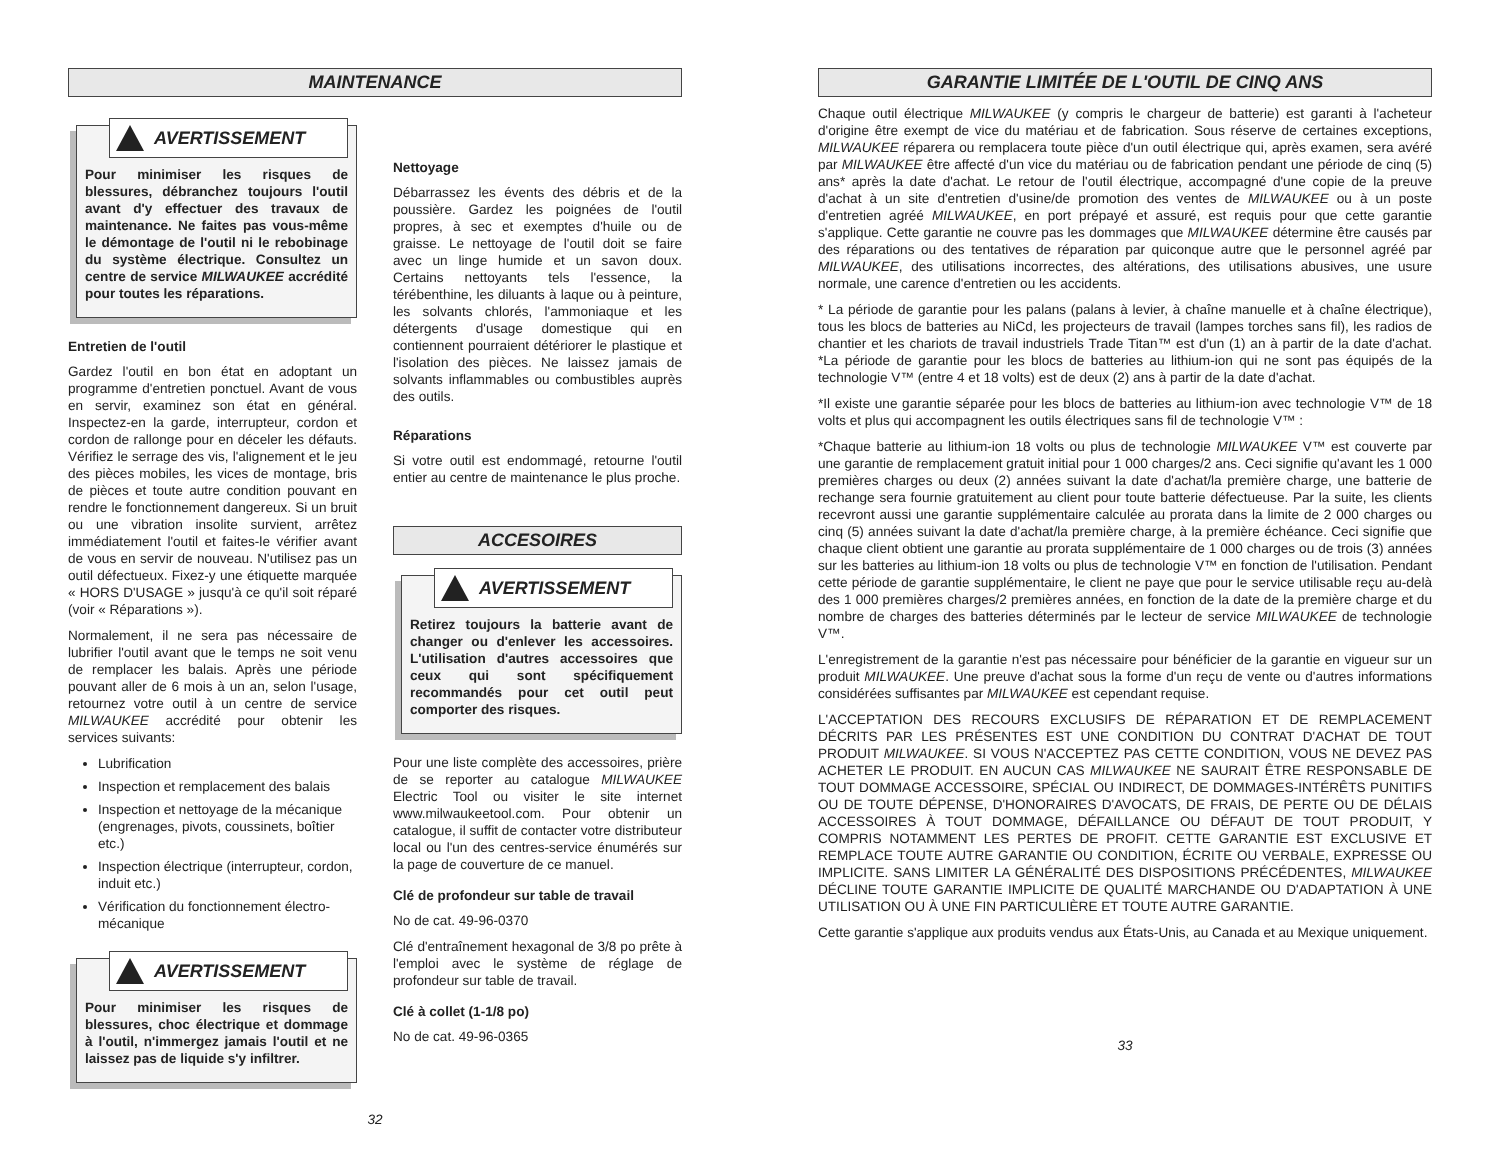MAINTENANCE
AVERTISSEMENT
Pour minimiser les risques de blessures, débranchez toujours l'outil avant d'y effectuer des travaux de maintenance. Ne faites pas vous-même le démontage de l'outil ni le rebobinage du système électrique. Consultez un centre de service MILWAUKEE accrédité pour toutes les réparations.
Entretien de l'outil
Gardez l'outil en bon état en adoptant un programme d'entretien ponctuel. Avant de vous en servir, examinez son état en général. Inspectez-en la garde, interrupteur, cordon et cordon de rallonge pour en déceler les défauts. Vérifiez le serrage des vis, l'alignement et le jeu des pièces mobiles, les vices de montage, bris de pièces et toute autre condition pouvant en rendre le fonctionnement dangereux. Si un bruit ou une vibration insolite survient, arrêtez immédiatement l'outil et faites-le vérifier avant de vous en servir de nouveau. N'utilisez pas un outil défectueux. Fixez-y une étiquette marquée « HORS D'USAGE » jusqu'à ce qu'il soit réparé (voir « Réparations »).
Normalement, il ne sera pas nécessaire de lubrifier l'outil avant que le temps ne soit venu de remplacer les balais. Après une période pouvant aller de 6 mois à un an, selon l'usage, retournez votre outil à un centre de service MILWAUKEE accrédité pour obtenir les services suivants:
Lubrification
Inspection et remplacement des balais
Inspection et nettoyage de la mécanique (engrenages, pivots, coussinets, boîtier etc.)
Inspection électrique (interrupteur, cordon, induit etc.)
Vérification du fonctionnement électro-mécanique
AVERTISSEMENT
Pour minimiser les risques de blessures, choc électrique et dommage à l'outil, n'immergez jamais l'outil et ne laissez pas de liquide s'y infiltrer.
Nettoyage
Débarrassez les évents des débris et de la poussière. Gardez les poignées de l'outil propres, à sec et exemptes d'huile ou de graisse. Le nettoyage de l'outil doit se faire avec un linge humide et un savon doux. Certains nettoyants tels l'essence, la térébenthine, les diluants à laque ou à peinture, les solvants chlorés, l'ammoniaque et les détergents d'usage domestique qui en contiennent pourraient détériorer le plastique et l'isolation des pièces. Ne laissez jamais de solvants inflammables ou combustibles auprès des outils.
Réparations
Si votre outil est endommagé, retourne l'outil entier au centre de maintenance le plus proche.
ACCESOIRES
AVERTISSEMENT
Retirez toujours la batterie avant de changer ou d'enlever les accessoires. L'utilisation d'autres accessoires que ceux qui sont spécifiquement recommandés pour cet outil peut comporter des risques.
Pour une liste complète des accessoires, prière de se reporter au catalogue MILWAUKEE Electric Tool ou visiter le site internet www.milwaukeetool.com. Pour obtenir un catalogue, il suffit de contacter votre distributeur local ou l'un des centres-service énumérés sur la page de couverture de ce manuel.
Clé de profondeur sur table de travail
No de cat. 49-96-0370
Clé d'entraînement hexagonal de 3/8 po prête à l'emploi avec le système de réglage de profondeur sur table de travail.
Clé à collet (1-1/8 po)
No de cat. 49-96-0365
32
GARANTIE LIMITÉE DE L'OUTIL DE CINQ ANS
Chaque outil électrique MILWAUKEE (y compris le chargeur de batterie) est garanti à l'acheteur d'origine être exempt de vice du matériau et de fabrication. Sous réserve de certaines exceptions, MILWAUKEE réparera ou remplacera toute pièce d'un outil électrique qui, après examen, sera avéré par MILWAUKEE être affecté d'un vice du matériau ou de fabrication pendant une période de cinq (5) ans* après la date d'achat. Le retour de l'outil électrique, accompagné d'une copie de la preuve d'achat à un site d'entretien d'usine/de promotion des ventes de MILWAUKEE ou à un poste d'entretien agréé MILWAUKEE, en port prépayé et assuré, est requis pour que cette garantie s'applique. Cette garantie ne couvre pas les dommages que MILWAUKEE détermine être causés par des réparations ou des tentatives de réparation par quiconque autre que le personnel agréé par MILWAUKEE, des utilisations incorrectes, des altérations, des utilisations abusives, une usure normale, une carence d'entretien ou les accidents.
* La période de garantie pour les palans (palans à levier, à chaîne manuelle et à chaîne électrique), tous les blocs de batteries au NiCd, les projecteurs de travail (lampes torches sans fil), les radios de chantier et les chariots de travail industriels Trade Titan™ est d'un (1) an à partir de la date d'achat. *La période de garantie pour les blocs de batteries au lithium-ion qui ne sont pas équipés de la technologie V™ (entre 4 et 18 volts) est de deux (2) ans à partir de la date d'achat.
*Il existe une garantie séparée pour les blocs de batteries au lithium-ion avec technologie V™ de 18 volts et plus qui accompagnent les outils électriques sans fil de technologie V™ :
*Chaque batterie au lithium-ion 18 volts ou plus de technologie MILWAUKEE V™ est couverte par une garantie de remplacement gratuit initial pour 1 000 charges/2 ans. Ceci signifie qu'avant les 1 000 premières charges ou deux (2) années suivant la date d'achat/la première charge, une batterie de rechange sera fournie gratuitement au client pour toute batterie défectueuse. Par la suite, les clients recevront aussi une garantie supplémentaire calculée au prorata dans la limite de 2 000 charges ou cinq (5) années suivant la date d'achat/la première charge, à la première échéance. Ceci signifie que chaque client obtient une garantie au prorata supplémentaire de 1 000 charges ou de trois (3) années sur les batteries au lithium-ion 18 volts ou plus de technologie V™ en fonction de l'utilisation. Pendant cette période de garantie supplémentaire, le client ne paye que pour le service utilisable reçu au-delà des 1 000 premières charges/2 premières années, en fonction de la date de la première charge et du nombre de charges des batteries déterminés par le lecteur de service MILWAUKEE de technologie V™.
L'enregistrement de la garantie n'est pas nécessaire pour bénéficier de la garantie en vigueur sur un produit MILWAUKEE. Une preuve d'achat sous la forme d'un reçu de vente ou d'autres informations considérées suffisantes par MILWAUKEE est cependant requise.
L'ACCEPTATION DES RECOURS EXCLUSIFS DE RÉPARATION ET DE REMPLACEMENT DÉCRITS PAR LES PRÉSENTES EST UNE CONDITION DU CONTRAT D'ACHAT DE TOUT PRODUIT MILWAUKEE. SI VOUS N'ACCEPTEZ PAS CETTE CONDITION, VOUS NE DEVEZ PAS ACHETER LE PRODUIT. EN AUCUN CAS MILWAUKEE NE SAURAIT ÊTRE RESPONSABLE DE TOUT DOMMAGE ACCESSOIRE, SPÉCIAL OU INDIRECT, DE DOMMAGES-INTÉRÊTS PUNITIFS OU DE TOUTE DÉPENSE, D'HONORAIRES D'AVOCATS, DE FRAIS, DE PERTE OU DE DÉLAIS ACCESSOIRES À TOUT DOMMAGE, DÉFAILLANCE OU DÉFAUT DE TOUT PRODUIT, Y COMPRIS NOTAMMENT LES PERTES DE PROFIT. CETTE GARANTIE EST EXCLUSIVE ET REMPLACE TOUTE AUTRE GARANTIE OU CONDITION, ÉCRITE OU VERBALE, EXPRESSE OU IMPLICITE. SANS LIMITER LA GÉNÉRALITÉ DES DISPOSITIONS PRÉCÉDENTES, MILWAUKEE DÉCLINE TOUTE GARANTIE IMPLICITE DE QUALITÉ MARCHANDE OU D'ADAPTATION À UNE UTILISATION OU À UNE FIN PARTICULIÈRE ET TOUTE AUTRE GARANTIE.
Cette garantie s'applique aux produits vendus aux États-Unis, au Canada et au Mexique uniquement.
33